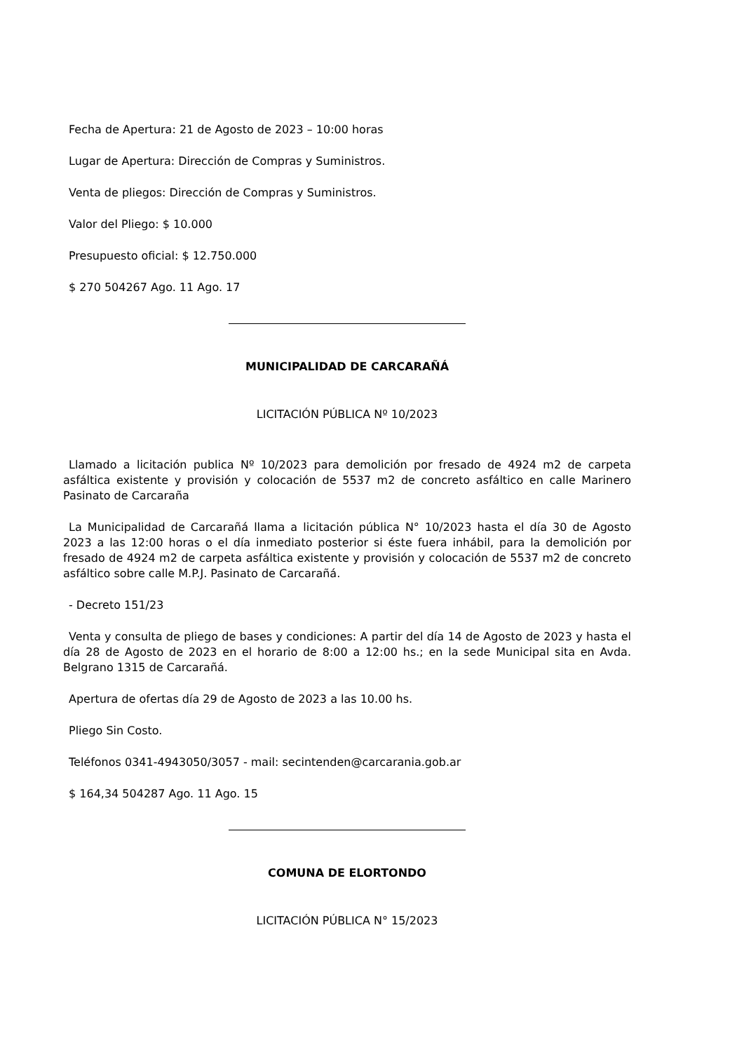Fecha de Apertura: 21 de Agosto de 2023 – 10:00 horas
Lugar de Apertura: Dirección de Compras y Suministros.
Venta de pliegos: Dirección de Compras y Suministros.
Valor del Pliego: $ 10.000
Presupuesto oficial: $ 12.750.000
$ 270 504267 Ago. 11 Ago. 17
MUNICIPALIDAD DE CARCARAÑÁ
LICITACIÓN PÚBLICA Nº 10/2023
Llamado a licitación publica Nº 10/2023 para demolición por fresado de 4924 m2 de carpeta asfáltica existente y provisión y colocación de 5537 m2 de concreto asfáltico en calle Marinero Pasinato de Carcaraña
La Municipalidad de Carcarañá llama a licitación pública N° 10/2023 hasta el día 30 de Agosto 2023 a las 12:00 horas o el día inmediato posterior si éste fuera inhábil, para la demolición por fresado de 4924 m2 de carpeta asfáltica existente y provisión y colocación de 5537 m2 de concreto asfáltico sobre calle M.P.J. Pasinato de Carcarañá.
- Decreto 151/23
Venta y consulta de pliego de bases y condiciones: A partir del día 14 de Agosto de 2023 y hasta el día 28 de Agosto de 2023 en el horario de 8:00 a 12:00 hs.; en la sede Municipal sita en Avda. Belgrano 1315 de Carcarañá.
Apertura de ofertas día 29 de Agosto de 2023 a las 10.00 hs.
Pliego Sin Costo.
Teléfonos 0341-4943050/3057 - mail: secintenden@carcarania.gob.ar
$ 164,34 504287 Ago. 11 Ago. 15
COMUNA DE ELORTONDO
LICITACIÓN PÚBLICA N° 15/2023